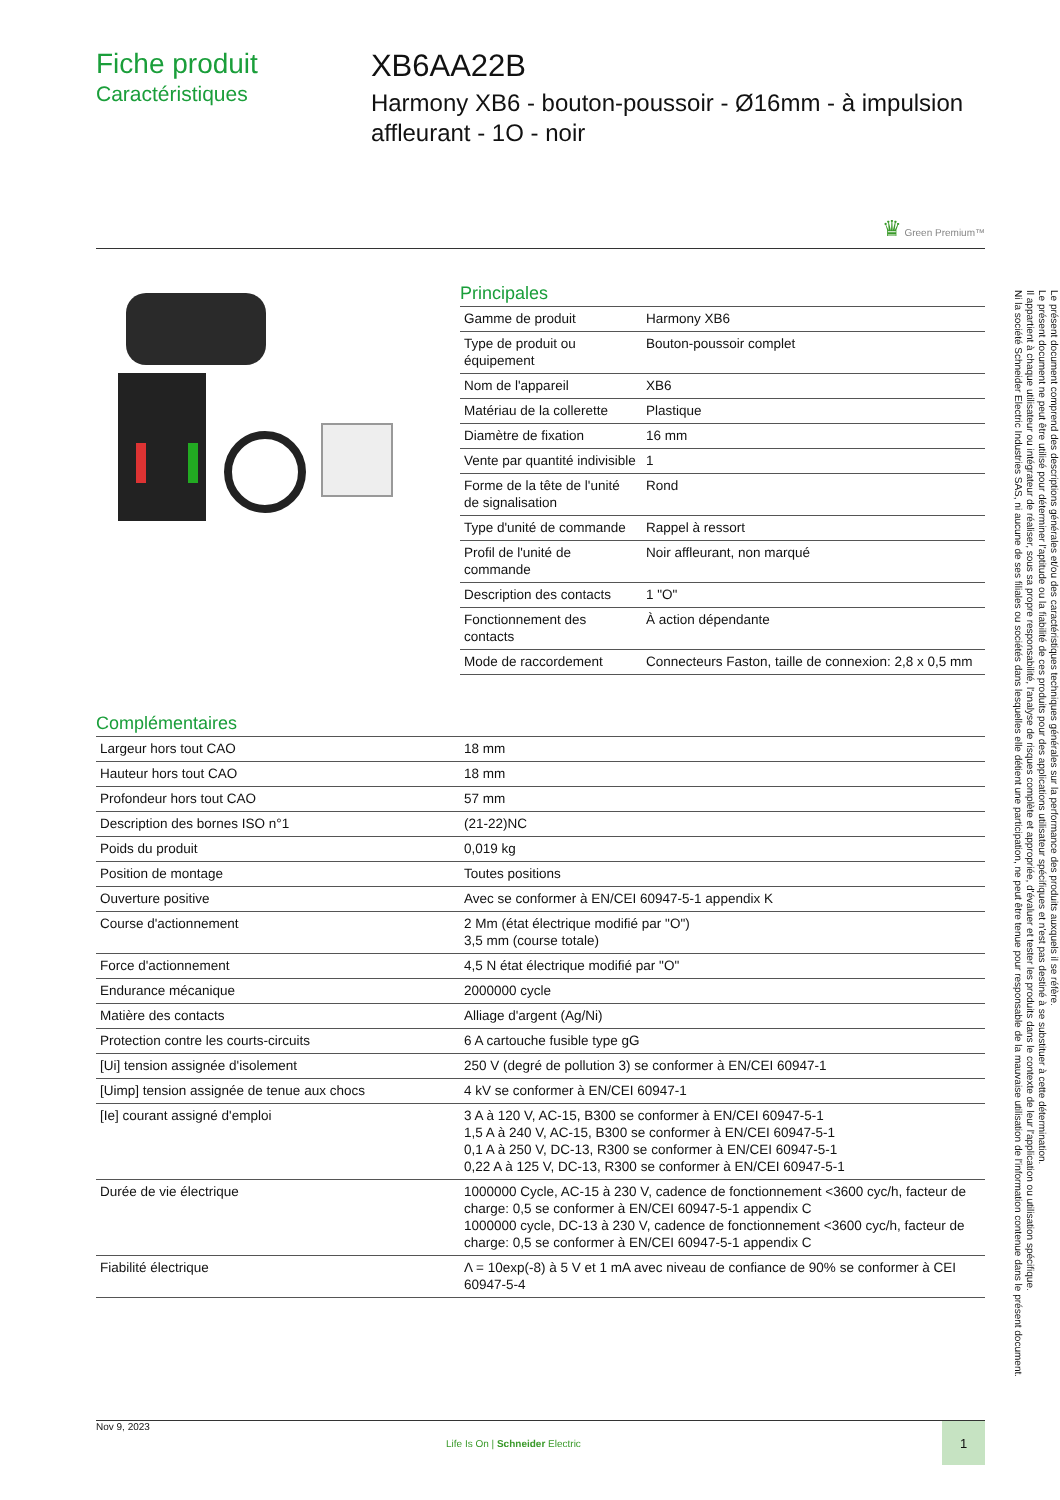Fiche produit
Caractéristiques
XB6AA22B
Harmony XB6 - bouton-poussoir - Ø16mm - à impulsion affleurant - 1O - noir
♛ Green Premium™
Principales
| Gamme de produit | Harmony XB6 |
| Type de produit ou équipement | Bouton-poussoir complet |
| Nom de l'appareil | XB6 |
| Matériau de la collerette | Plastique |
| Diamètre de fixation | 16 mm |
| Vente par quantité indivisible | 1 |
| Forme de la tête de l'unité de signalisation | Rond |
| Type d'unité de commande | Rappel à ressort |
| Profil de l'unité de commande | Noir affleurant, non marqué |
| Description des contacts | 1 "O" |
| Fonctionnement des contacts | À action dépendante |
| Mode de raccordement | Connecteurs Faston, taille de connexion: 2,8 x 0,5 mm |
Complémentaires
| Largeur hors tout CAO | 18 mm |
| Hauteur hors tout CAO | 18 mm |
| Profondeur hors tout CAO | 57 mm |
| Description des bornes ISO n°1 | (21-22)NC |
| Poids du produit | 0,019 kg |
| Position de montage | Toutes positions |
| Ouverture positive | Avec se conformer à EN/CEI 60947-5-1 appendix K |
| Course d'actionnement | 2 Mm (état électrique modifié par "O") 3,5 mm (course totale) |
| Force d'actionnement | 4,5 N état électrique modifié par "O" |
| Endurance mécanique | 2000000 cycle |
| Matière des contacts | Alliage d'argent (Ag/Ni) |
| Protection contre les courts-circuits | 6 A cartouche fusible type gG |
| [Ui] tension assignée d'isolement | 250 V (degré de pollution 3) se conformer à EN/CEI 60947-1 |
| [Uimp] tension assignée de tenue aux chocs | 4 kV se conformer à EN/CEI 60947-1 |
| [Ie] courant assigné d'emploi | 3 A à 120 V, AC-15, B300 se conformer à EN/CEI 60947-5-1 1,5 A à 240 V, AC-15, B300 se conformer à EN/CEI 60947-5-1 0,1 A à 250 V, DC-13, R300 se conformer à EN/CEI 60947-5-1 0,22 A à 125 V, DC-13, R300 se conformer à EN/CEI 60947-5-1 |
| Durée de vie électrique | 1000000 Cycle, AC-15 à 230 V, cadence de fonctionnement <3600 cyc/h, facteur de charge: 0,5 se conformer à EN/CEI 60947-5-1 appendix C 1000000 cycle, DC-13 à 230 V, cadence de fonctionnement <3600 cyc/h, facteur de charge: 0,5 se conformer à EN/CEI 60947-5-1 appendix C |
| Fiabilité électrique | Λ = 10exp(-8) à 5 V et 1 mA avec niveau de confiance de 90% se conformer à CEI 60947-5-4 |
Nov 9, 2023 Life Is On | Schneider Electric 1
Le présent document comprend des descriptions générales et/ou des caractéristiques techniques générales sur la performance des produits auxquels il se réfère.
Le présent document ne peut être utilisé pour déterminer l'aptitude ou la fiabilité de ces produits pour des applications utilisateur spécifiques et n'est pas destiné à se substituer à cette détermination.
Il appartient à chaque utilisateur ou intégrateur de réaliser, sous sa propre responsabilité, l'analyse de risques complète et appropriée, d'évaluer et tester les produits dans le contexte de leur l'application ou utilisation spécifique.
Ni la société Schneider Electric Industries SAS, ni aucune de ses filiales ou sociétés dans lesquelles elle détient une participation, ne peut être tenue pour responsable de la mauvaise utilisation de l'information contenue dans le présent document.